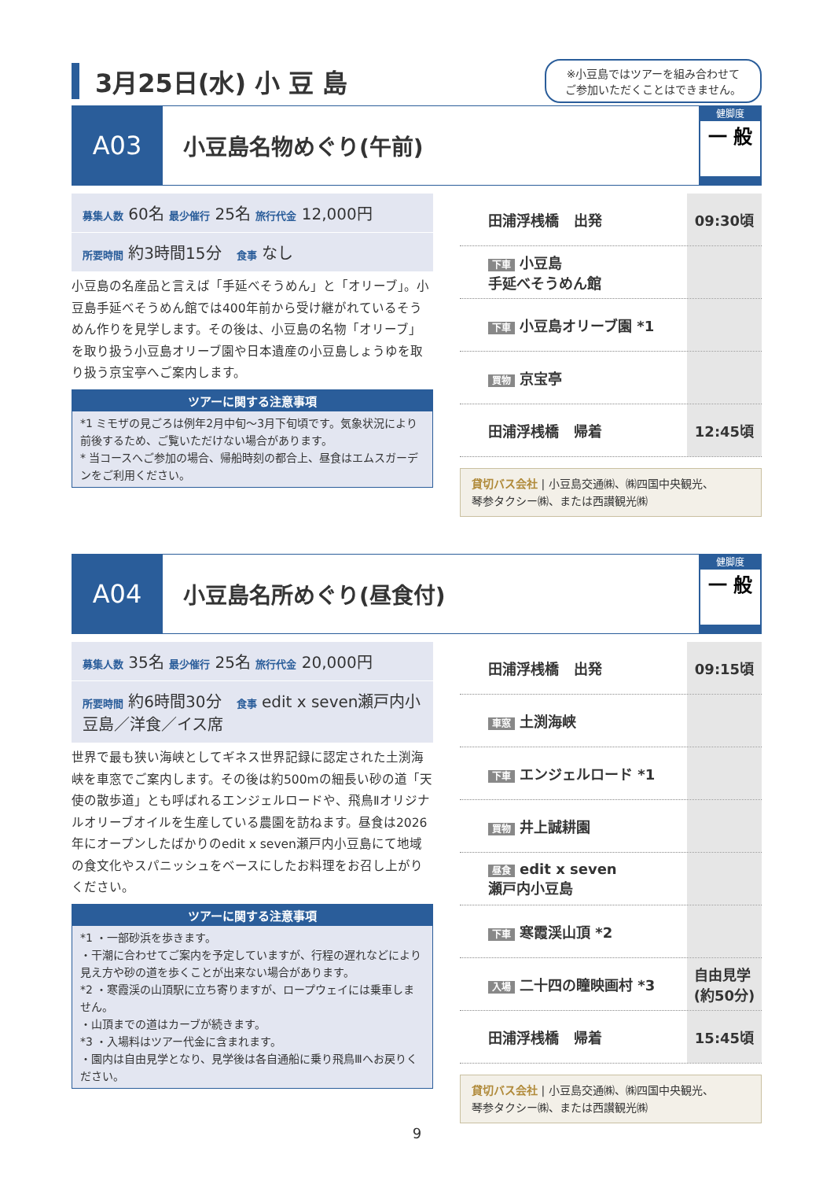3月25日(水) 小 豆 島
※小豆島ではツアーを組み合わせて
ご参加いただくことはできません。
A03 小豆島名物めぐり(午前)
健脚度
一 般
募集人数 60名 最少催行 25名 旅行代金 12,000円
所要時間 約3時間15分 食事 なし
小豆島の名産品と言えば「手延べそうめん」と「オリーブ」。小豆島手延べそうめん館では400年前から受け継がれているそうめん作りを見学します。その後は、小豆島の名物「オリーブ」を取り扱う小豆島オリーブ園や日本遺産の小豆島しょうゆを取り扱う京宝亭へご案内します。
ツアーに関する注意事項
*1 ミモザの見ごろは例年2月中旬～3月下旬頃です。気象状況により前後するため、ご覧いただけない場合があります。
* 当コースへご参加の場合、帰船時刻の都合上、昼食はエムスガーデンをご利用ください。
田浦浮桟橋 出発 09:30頃
下車 小豆島
手延べそうめん館
下車 小豆島オリーブ園 *1
買物 京宝亭
田浦浮桟橋 帰着 12:45頃
貸切バス会社 | 小豆島交通㈱、㈱四国中央観光、
琴参タクシー㈱、または西讃観光㈱
A04 小豆島名所めぐり(昼食付)
健脚度
一 般
募集人数 35名 最少催行 25名 旅行代金 20,000円
所要時間 約6時間30分 食事 edit x seven瀬戸内小豆島／洋食／イス席
世界で最も狭い海峡としてギネス世界記録に認定された土渕海峡を車窓でご案内します。その後は約500mの細長い砂の道「天使の散歩道」とも呼ばれるエンジェルロードや、飛鳥Ⅱオリジナルオリーブオイルを生産している農園を訪ねます。昼食は2026年にオープンしたばかりのedit x seven瀬戸内小豆島にて地域の食文化やスパニッシュをベースにしたお料理をお召し上がりください。
ツアーに関する注意事項
*1 ・一部砂浜を歩きます。
・干潮に合わせてご案内を予定していますが、行程の遅れなどにより見え方や砂の道を歩くことが出来ない場合があります。
*2 ・寒霞渓の山頂駅に立ち寄りますが、ロープウェイには乗車しません。
・山頂までの道はカーブが続きます。
*3 ・入場料はツアー代金に含まれます。
・園内は自由見学となり、見学後は各自通船に乗り飛鳥Ⅲへお戻りください。
田浦浮桟橋 出発 09:15頃
車窓 土渕海峡
下車 エンジェルロード *1
買物 井上誠耕園
昼食 edit x seven
瀬戸内小豆島
下車 寒霞渓山頂 *2
入場 二十四の瞳映画村 *3
自由見学
(約50分)
田浦浮桟橋 帰着 15:45頃
貸切バス会社 | 小豆島交通㈱、㈱四国中央観光、
琴参タクシー㈱、または西讃観光㈱
9